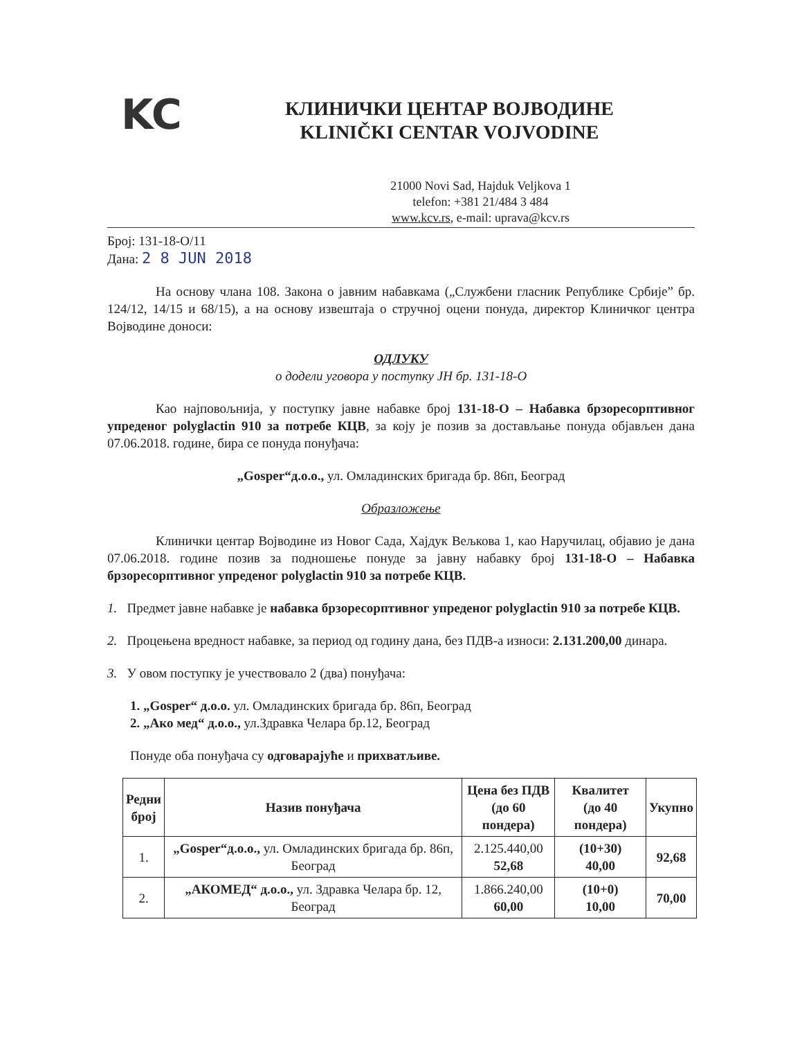KC
КЛИНИЧКИ ЦЕНТАР ВОЈВОДИНЕ
KLINIČKI CENTAR VOJVODINE
21000 Novi Sad, Hajduk Veljkova 1
telefon: +381 21/484 3 484
www.kcv.rs, e-mail: uprava@kcv.rs
Број: 131-18-О/11
Дана: 2 8 JUN 2018
На основу члана 108. Закона о јавним набавкама („Службени гласник Републике Србије” бр. 124/12, 14/15 и 68/15), а на основу извештаја о стручној оцени понуда, директор Клиничког центра Војводине доноси:
ОДЛУКУ
о додели уговора у поступку ЈН бр. 131-18-О
Као најповољнија, у поступку јавне набавке број 131-18-О – Набавка брзоресорптивног упреденог polyglactin 910 за потребе КЦВ, за коју је позив за достављање понуда објављен дана 07.06.2018. године, бира се понуда понуђача:
„Gosper“д.о.о., ул. Омладинских бригада бр. 86п, Београд
Образложење
Клинички центар Војводине из Новог Сада, Хајдук Вељкова 1, као Наручилац, објавио је дана 07.06.2018. године позив за подношење понуде за јавну набавку број 131-18-О – Набавка брзоресорптивног упреденог polyglactin 910 за потребе КЦВ.
1. Предмет јавне набавке је набавка брзоресорптивног упреденог polyglactin 910 за потребе КЦВ.
2. Процењена вредност набавке, за период од годину дана, без ПДВ-а износи: 2.131.200,00 динара.
3. У овом поступку је учествовало 2 (два) понуђача:
1. „Gosper“ д.о.о. ул. Омладинских бригада бр. 86п, Београд
2. „Ако мед“ д.о.о., ул.Здравка Челара бр.12, Београд
Понуде оба понуђача су одговарајуће и прихватљиве.
| Редни број | Назив понуђача | Цена без ПДВ (до 60 пондера) | Квалитет (до 40 пондера) | Укупно |
| --- | --- | --- | --- | --- |
| 1. | „Gosper“д.о.о., ул. Омладинских бригада бр. 86п, Београд | 2.125.440,00 52,68 | (10+30) 40,00 | 92,68 |
| 2. | „АКОМЕД“ д.о.о., ул. Здравка Челара бр. 12, Београд | 1.866.240,00 60,00 | (10+0) 10,00 | 70,00 |